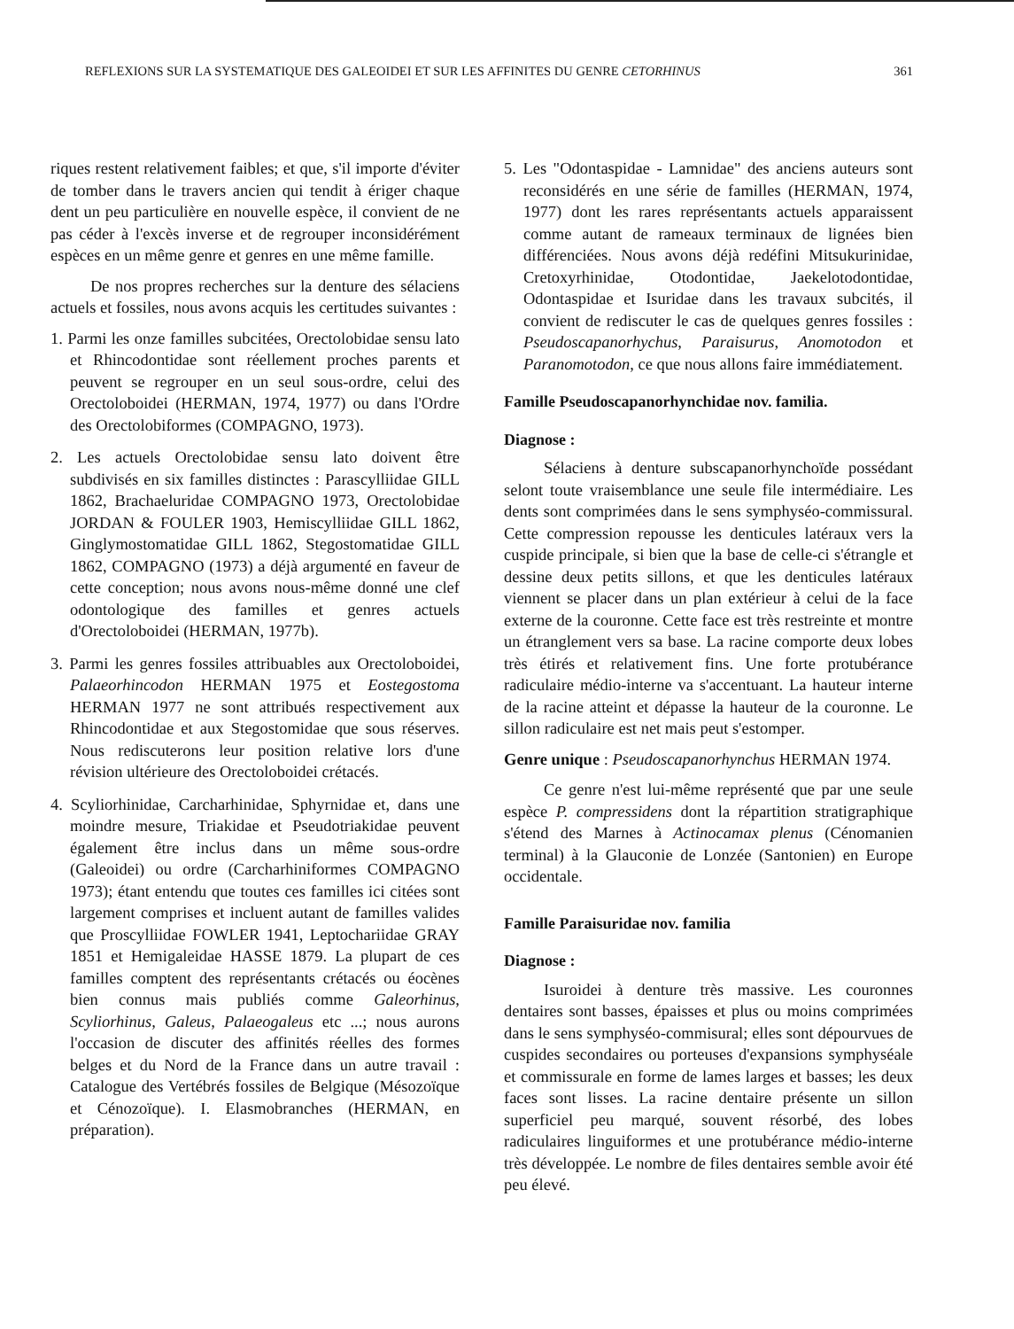REFLEXIONS SUR LA SYSTEMATIQUE DES GALEOIDEI ET SUR LES AFFINITES DU GENRE CETORHINUS 361
riques restent relativement faibles; et que, s'il importe d'éviter de tomber dans le travers ancien qui tendit à ériger chaque dent un peu particulière en nouvelle espèce, il convient de ne pas céder à l'excès inverse et de regrouper inconsidérément espèces en un même genre et genres en une même famille.
De nos propres recherches sur la denture des sélaciens actuels et fossiles, nous avons acquis les certitudes suivantes :
1. Parmi les onze familles subcitées, Orectolobidae sensu lato et Rhincodontidae sont réellement proches parents et peuvent se regrouper en un seul sous-ordre, celui des Orectoloboidei (HERMAN, 1974, 1977) ou dans l'Ordre des Orectolobiformes (COMPAGNO, 1973).
2. Les actuels Orectolobidae sensu lato doivent être subdivisés en six familles distinctes : Parascylliidae GILL 1862, Brachaeluridae COMPAGNO 1973, Orectolobidae JORDAN & FOULER 1903, Hemiscylliidae GILL 1862, Ginglymostomatidae GILL 1862, Stegostomatidae GILL 1862, COMPAGNO (1973) a déjà argumenté en faveur de cette conception; nous avons nous-même donné une clef odontologique des familles et genres actuels d'Orectoloboidei (HERMAN, 1977b).
3. Parmi les genres fossiles attribuables aux Orectoloboidei, Palaeorhincodon HERMAN 1975 et Eostegostoma HERMAN 1977 ne sont attribués respectivement aux Rhincodontidae et aux Stegostomidae que sous réserves. Nous rediscuterons leur position relative lors d'une révision ultérieure des Orectoloboidei crétacés.
4. Scyliorhinidae, Carcharhinidae, Sphyrnidae et, dans une moindre mesure, Triakidae et Pseudotriakidae peuvent également être inclus dans un même sous-ordre (Galeoidei) ou ordre (Carcharhiniformes COMPAGNO 1973); étant entendu que toutes ces familles ici citées sont largement comprises et incluent autant de familles valides que Proscylliidae FOWLER 1941, Leptochariidae GRAY 1851 et Hemigaleidae HASSE 1879. La plupart de ces familles comptent des représentants crétacés ou éocènes bien connus mais publiés comme Galeorhinus, Scyliorhinus, Galeus, Palaeogaleus etc ...; nous aurons l'occasion de discuter des affinités réelles des formes belges et du Nord de la France dans un autre travail : Catalogue des Vertébrés fossiles de Belgique (Mésozoïque et Cénozoïque). I. Elasmobranches (HERMAN, en préparation).
5. Les "Odontaspidae - Lamnidae" des anciens auteurs sont reconsidérés en une série de familles (HERMAN, 1974, 1977) dont les rares représentants actuels apparaissent comme autant de rameaux terminaux de lignées bien différenciées. Nous avons déjà redéfini Mitsukurinidae, Cretoxyrhinidae, Otodontidae, Jaekelotodontidae, Odontaspidae et Isuridae dans les travaux subcités, il convient de rediscuter le cas de quelques genres fossiles : Pseudoscapanorhychus, Paraisurus, Anomotodon et Paranomotodon, ce que nous allons faire immédiatement.
Famille Pseudoscapanorhynchidae nov. familia.
Diagnose :
Sélaciens à denture subscapanorhynchoïde possédant selont toute vraisemblance une seule file intermédiaire. Les dents sont comprimées dans le sens symphyséo-commissural. Cette compression repousse les denticules latéraux vers la cuspide principale, si bien que la base de celle-ci s'étrangle et dessine deux petits sillons, et que les denticules latéraux viennent se placer dans un plan extérieur à celui de la face externe de la couronne. Cette face est très restreinte et montre un étranglement vers sa base. La racine comporte deux lobes très étirés et relativement fins. Une forte protubérance radiculaire médio-interne va s'accentuant. La hauteur interne de la racine atteint et dépasse la hauteur de la couronne. Le sillon radiculaire est net mais peut s'estomper.
Genre unique : Pseudoscapanorhynchus HERMAN 1974.
Ce genre n'est lui-même représenté que par une seule espèce P. compressidens dont la répartition stratigraphique s'étend des Marnes à Actinocamax plenus (Cénomanien terminal) à la Glauconie de Lonzée (Santonien) en Europe occidentale.
Famille Paraisuridae nov. familia
Diagnose :
Isuroidei à denture très massive. Les couronnes dentaires sont basses, épaisses et plus ou moins comprimées dans le sens symphyséo-commisural; elles sont dépourvues de cuspides secondaires ou porteuses d'expansions symphyséale et commissurale en forme de lames larges et basses; les deux faces sont lisses. La racine dentaire présente un sillon superficiel peu marqué, souvent résorbé, des lobes radiculaires linguiformes et une protubérance médio-interne très développée. Le nombre de files dentaires semble avoir été peu élevé.